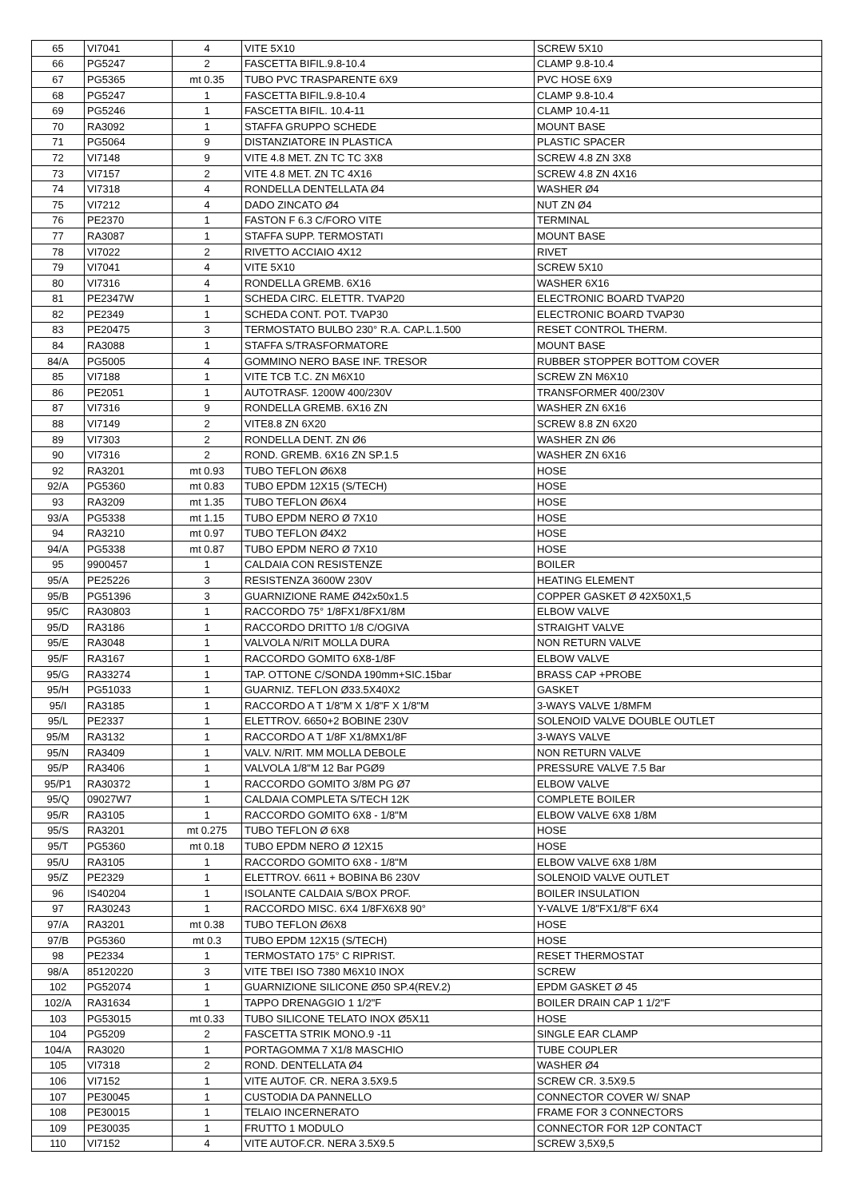| 65 | VI7041 | 4 | VITE 5X10 | SCREW 5X10 |
| 66 | PG5247 | 2 | FASCETTA BIFIL.9.8-10.4 | CLAMP 9.8-10.4 |
| 67 | PG5365 | mt 0.35 | TUBO PVC TRASPARENTE 6X9 | PVC HOSE 6X9 |
| 68 | PG5247 | 1 | FASCETTA BIFIL.9.8-10.4 | CLAMP 9.8-10.4 |
| 69 | PG5246 | 1 | FASCETTA BIFIL. 10.4-11 | CLAMP 10.4-11 |
| 70 | RA3092 | 1 | STAFFA GRUPPO SCHEDE | MOUNT BASE |
| 71 | PG5064 | 9 | DISTANZIATORE IN PLASTICA | PLASTIC SPACER |
| 72 | VI7148 | 9 | VITE 4.8 MET. ZN TC TC 3X8 | SCREW 4.8 ZN 3X8 |
| 73 | VI7157 | 2 | VITE 4.8 MET. ZN TC 4X16 | SCREW 4.8 ZN 4X16 |
| 74 | VI7318 | 4 | RONDELLA DENTELLATA Ø4 | WASHER Ø4 |
| 75 | VI7212 | 4 | DADO ZINCATO Ø4 | NUT ZN Ø4 |
| 76 | PE2370 | 1 | FASTON F 6.3 C/FORO VITE | TERMINAL |
| 77 | RA3087 | 1 | STAFFA SUPP. TERMOSTATI | MOUNT BASE |
| 78 | VI7022 | 2 | RIVETTO ACCIAIO 4X12 | RIVET |
| 79 | VI7041 | 4 | VITE 5X10 | SCREW 5X10 |
| 80 | VI7316 | 4 | RONDELLA GREMB. 6X16 | WASHER 6X16 |
| 81 | PE2347W | 1 | SCHEDA CIRC. ELETTR. TVAP20 | ELECTRONIC BOARD TVAP20 |
| 82 | PE2349 | 1 | SCHEDA CONT. POT. TVAP30 | ELECTRONIC BOARD TVAP30 |
| 83 | PE20475 | 3 | TERMOSTATO BULBO 230° R.A. CAP.L.1.500 | RESET CONTROL THERM. |
| 84 | RA3088 | 1 | STAFFA S/TRASFORMATORE | MOUNT BASE |
| 84/A | PG5005 | 4 | GOMMINO NERO BASE INF. TRESOR | RUBBER STOPPER BOTTOM COVER |
| 85 | VI7188 | 1 | VITE TCB T.C. ZN M6X10 | SCREW ZN M6X10 |
| 86 | PE2051 | 1 | AUTOTRASF. 1200W 400/230V | TRANSFORMER 400/230V |
| 87 | VI7316 | 9 | RONDELLA GREMB. 6X16 ZN | WASHER ZN 6X16 |
| 88 | VI7149 | 2 | VITE8.8 ZN 6X20 | SCREW 8.8 ZN 6X20 |
| 89 | VI7303 | 2 | RONDELLA DENT. ZN Ø6 | WASHER ZN Ø6 |
| 90 | VI7316 | 2 | ROND. GREMB. 6X16 ZN SP.1.5 | WASHER ZN 6X16 |
| 92 | RA3201 | mt 0.93 | TUBO TEFLON Ø6X8 | HOSE |
| 92/A | PG5360 | mt 0.83 | TUBO EPDM 12X15 (S/TECH) | HOSE |
| 93 | RA3209 | mt 1.35 | TUBO TEFLON Ø6X4 | HOSE |
| 93/A | PG5338 | mt 1.15 | TUBO EPDM NERO Ø 7X10 | HOSE |
| 94 | RA3210 | mt 0.97 | TUBO TEFLON Ø4X2 | HOSE |
| 94/A | PG5338 | mt 0.87 | TUBO EPDM NERO Ø 7X10 | HOSE |
| 95 | 9900457 | 1 | CALDAIA CON RESISTENZE | BOILER |
| 95/A | PE25226 | 3 | RESISTENZA 3600W 230V | HEATING ELEMENT |
| 95/B | PG51396 | 3 | GUARNIZIONE RAME Ø42x50x1.5 | COPPER GASKET Ø 42X50X1,5 |
| 95/C | RA30803 | 1 | RACCORDO 75° 1/8FX1/8FX1/8M | ELBOW VALVE |
| 95/D | RA3186 | 1 | RACCORDO DRITTO 1/8 C/OGIVA | STRAIGHT VALVE |
| 95/E | RA3048 | 1 | VALVOLA N/RIT MOLLA DURA | NON RETURN VALVE |
| 95/F | RA3167 | 1 | RACCORDO GOMITO 6X8-1/8F | ELBOW VALVE |
| 95/G | RA33274 | 1 | TAP. OTTONE C/SONDA 190mm+SIC.15bar | BRASS CAP +PROBE |
| 95/H | PG51033 | 1 | GUARNIZ. TEFLON Ø33.5X40X2 | GASKET |
| 95/I | RA3185 | 1 | RACCORDO A T 1/8"M X 1/8"F X 1/8"M | 3-WAYS VALVE 1/8MFM |
| 95/L | PE2337 | 1 | ELETTROV. 6650+2 BOBINE 230V | SOLENOID VALVE DOUBLE OUTLET |
| 95/M | RA3132 | 1 | RACCORDO A T 1/8F X1/8MX1/8F | 3-WAYS VALVE |
| 95/N | RA3409 | 1 | VALV. N/RIT. MM MOLLA DEBOLE | NON RETURN VALVE |
| 95/P | RA3406 | 1 | VALVOLA 1/8"M 12 Bar PGØ9 | PRESSURE VALVE 7.5 Bar |
| 95/P1 | RA30372 | 1 | RACCORDO GOMITO 3/8M PG Ø7 | ELBOW VALVE |
| 95/Q | 09027W7 | 1 | CALDAIA COMPLETA S/TECH 12K | COMPLETE BOILER |
| 95/R | RA3105 | 1 | RACCORDO GOMITO 6X8 - 1/8"M | ELBOW VALVE 6X8 1/8M |
| 95/S | RA3201 | mt 0.275 | TUBO TEFLON Ø 6X8 | HOSE |
| 95/T | PG5360 | mt 0.18 | TUBO EPDM NERO Ø 12X15 | HOSE |
| 95/U | RA3105 | 1 | RACCORDO GOMITO 6X8 - 1/8"M | ELBOW VALVE 6X8 1/8M |
| 95/Z | PE2329 | 1 | ELETTROV. 6611 + BOBINA B6 230V | SOLENOID VALVE OUTLET |
| 96 | IS40204 | 1 | ISOLANTE CALDAIA S/BOX PROF. | BOILER INSULATION |
| 97 | RA30243 | 1 | RACCORDO MISC. 6X4 1/8FX6X8 90° | Y-VALVE 1/8"FX1/8"F 6X4 |
| 97/A | RA3201 | mt 0.38 | TUBO TEFLON Ø6X8 | HOSE |
| 97/B | PG5360 | mt 0.3 | TUBO EPDM 12X15 (S/TECH) | HOSE |
| 98 | PE2334 | 1 | TERMOSTATO 175° C RIPRIST. | RESET THERMOSTAT |
| 98/A | 85120220 | 3 | VITE TBEI ISO 7380 M6X10 INOX | SCREW |
| 102 | PG52074 | 1 | GUARNIZIONE SILICONE Ø50 SP.4(REV.2) | EPDM GASKET Ø 45 |
| 102/A | RA31634 | 1 | TAPPO DRENAGGIO 1 1/2"F | BOILER DRAIN CAP 1 1/2"F |
| 103 | PG53015 | mt 0.33 | TUBO SILICONE TELATO INOX Ø5X11 | HOSE |
| 104 | PG5209 | 2 | FASCETTA STRIK MONO.9 -11 | SINGLE EAR CLAMP |
| 104/A | RA3020 | 1 | PORTAGOMMA 7 X1/8 MASCHIO | TUBE COUPLER |
| 105 | VI7318 | 2 | ROND. DENTELLATA Ø4 | WASHER Ø4 |
| 106 | VI7152 | 1 | VITE AUTOF. CR. NERA 3.5X9.5 | SCREW CR. 3.5X9.5 |
| 107 | PE30045 | 1 | CUSTODIA DA PANNELLO | CONNECTOR COVER W/ SNAP |
| 108 | PE30015 | 1 | TELAIO INCERNERATO | FRAME FOR 3 CONNECTORS |
| 109 | PE30035 | 1 | FRUTTO 1 MODULO | CONNECTOR FOR 12P CONTACT |
| 110 | VI7152 | 4 | VITE AUTOF.CR. NERA 3.5X9.5 | SCREW 3,5X9,5 |